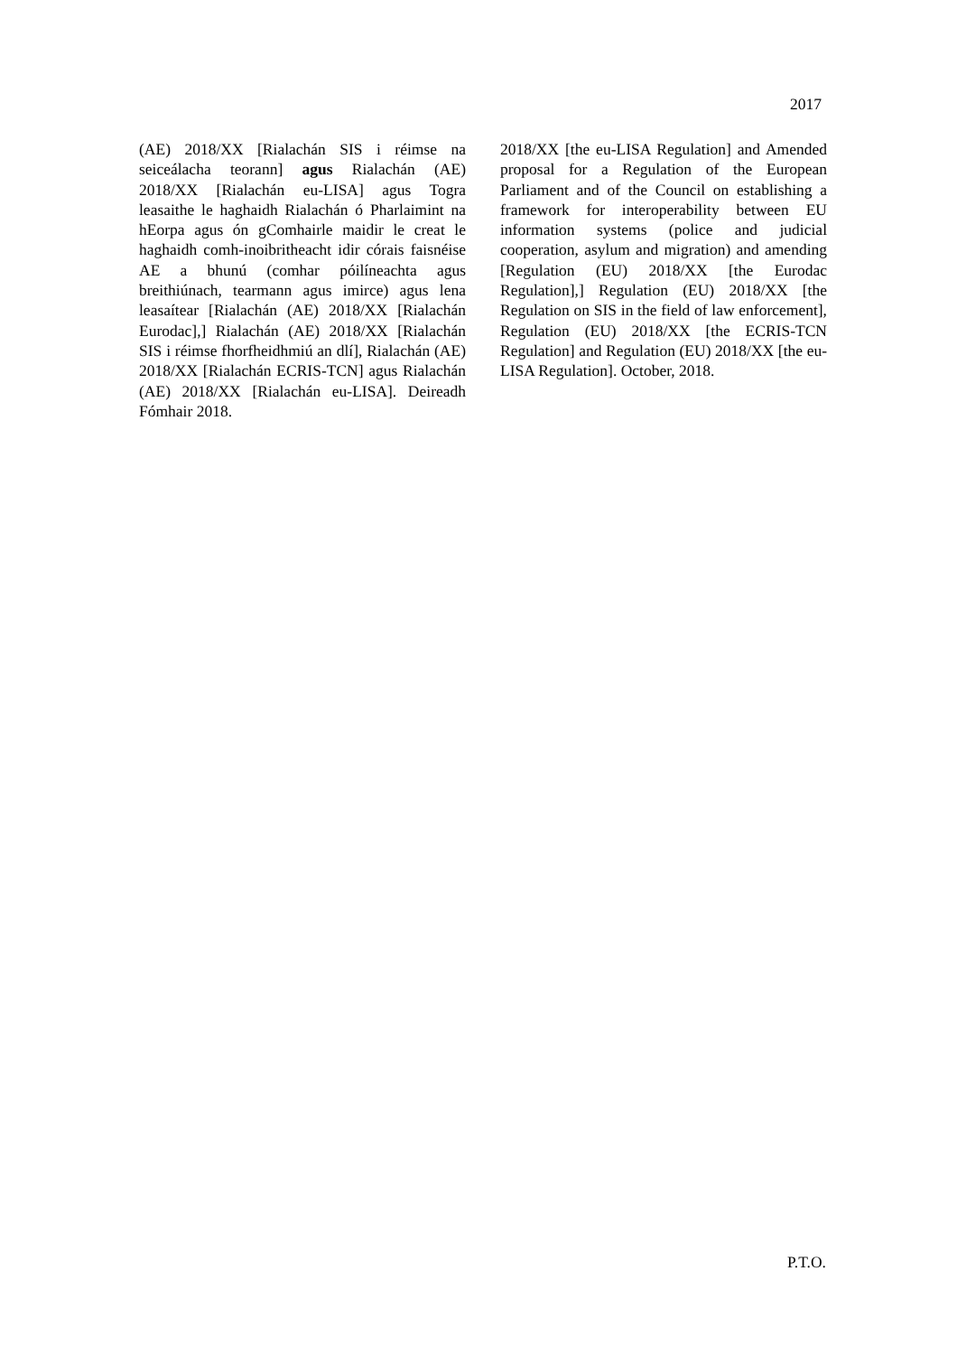2017
(AE) 2018/XX [Rialachán SIS i réimse na seiceálacha teorann] agus Rialachán (AE) 2018/XX [Rialachán eu-LISA] agus Togra leasaithe le haghaidh Rialachán ó Pharlaimint na hEorpa agus ón gComhairle maidir le creat le haghaidh comh-inoibritheacht idir córais faisnéise AE a bhunú (comhar póilíneachta agus breithiúnach, tearmann agus imirce) agus lena leasaítear [Rialachán (AE) 2018/XX [Rialachán Eurodac],] Rialachán (AE) 2018/XX [Rialachán SIS i réimse fhorfheidhmiú an dlí], Rialachán (AE) 2018/XX [Rialachán ECRIS-TCN] agus Rialachán (AE) 2018/XX [Rialachán eu-LISA]. Deireadh Fómhair 2018.
2018/XX [the eu-LISA Regulation] and Amended proposal for a Regulation of the European Parliament and of the Council on establishing a framework for interoperability between EU information systems (police and judicial cooperation, asylum and migration) and amending [Regulation (EU) 2018/XX [the Eurodac Regulation],] Regulation (EU) 2018/XX [the Regulation on SIS in the field of law enforcement], Regulation (EU) 2018/XX [the ECRIS-TCN Regulation] and Regulation (EU) 2018/XX [the eu-LISA Regulation]. October, 2018.
P.T.O.